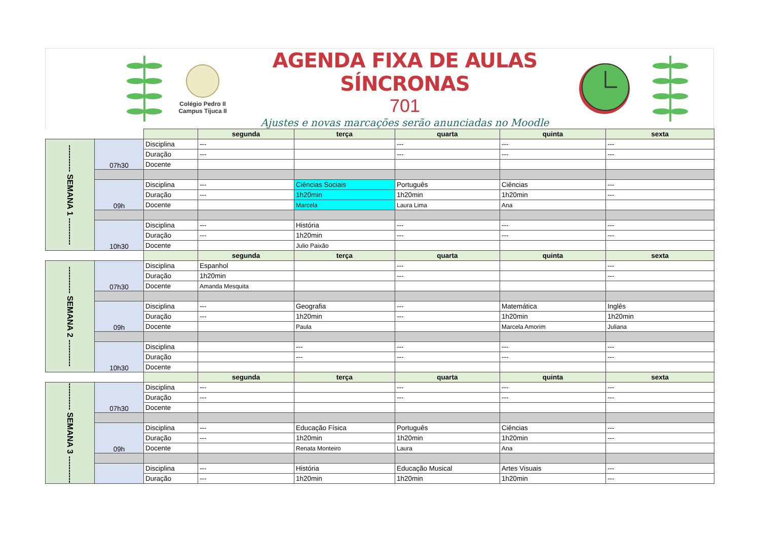Colégio Pedro II
Campus Tijuca II
AGENDA FIXA DE AULAS SÍNCRONAS
701
Ajustes e novas marcações serão anunciadas no Moodle
| | | | segunda | terça | quarta | quinta | sexta |
| ---------- SEMANA 1 ---------- | 07h30 | Disciplina | --- | | --- | --- | --- |
| | | Duração | --- | | --- | --- | --- |
| | | Docente | | | | | |
| | 09h | Disciplina | --- | Ciências Sociais | Português | Ciências | --- |
| | | Duração | --- | 1h20min | 1h20min | 1h20min | --- |
| | | Docente | | Marcela | Laura Lima | Ana | |
| | 10h30 | Disciplina | --- | História | --- | --- | --- |
| | | Duração | --- | 1h20min | --- | --- | --- |
| | | Docente | | Julio Paixão | | | |
| | | | segunda | terça | quarta | quinta | sexta |
| ---------- SEMANA 2 ---------- | 07h30 | Disciplina | Espanhol | | --- | | --- |
| | | Duração | 1h20min | | --- | | --- |
| | | Docente | Amanda Mesquita | | | | |
| | 09h | Disciplina | --- | Geografia | --- | Matemática | Inglês |
| | | Duração | --- | 1h20min | --- | 1h20min | 1h20min |
| | | Docente | | Paula | | Marcela Amorim | Juliana |
| | 10h30 | Disciplina | | --- | --- | --- | --- |
| | | Duração | | --- | --- | --- | --- |
| | | Docente | | | | | |
| | | | segunda | terça | quarta | quinta | sexta |
| ---------- SEMANA 3 ---------- | 07h30 | Disciplina | --- | | --- | --- | --- |
| | | Duração | --- | | --- | --- | --- |
| | | Docente | | | | | |
| | 09h | Disciplina | --- | Educação Física | Português | Ciências | --- |
| | | Duração | --- | 1h20min | 1h20min | 1h20min | --- |
| | | Docente | | Renata Monteiro | Laura | Ana | |
| | | Disciplina | --- | História | Educação Musical | Artes Visuais | --- |
| | | Duração | --- | 1h20min | 1h20min | 1h20min | --- |